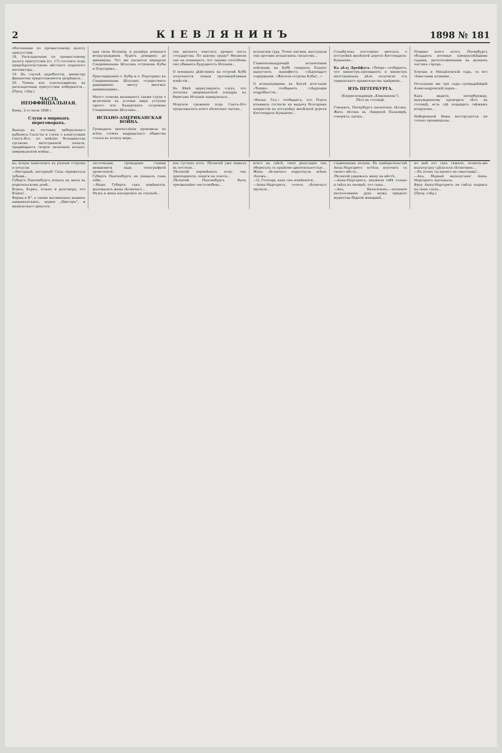2 КІЕВЛЯНИНЪ 1898 № 181
облоченные по промысловому налогу присутствія.
18. Раскладочные по промысловому налогу присутствія (ст. 17) состоятъ подъ предсѣдательствомъ мѣстнаго податного инспектора...
19. Въ случаѣ надобности, министру финансовъ предоставляется разрѣшать...
20. Члены изъ плательщиковъ въ раскладочныя присутствія избираются... (Прод. слѣд.)
ЧАСТЬ НЕОФФИЦІАЛЬНАЯ.
Кіевъ, 2-го іюля 1898 г.
Слухи о мирныхъ переговорахъ.
Выходъ въ отставку либеральнаго кабинета Сагасты и слухи о капитуляціи Сантъ-Яго, по мнѣнію большинства органовъ иностранной печати, предвѣщаютъ скорое окончаніе испано-американской войны...
ныя силы Испаніи, и размѣръ военнаго вознагражденія будетъ доведенъ до минимума. Что же касается передачи Соединеннымъ Штатамъ острововъ Кубы и Порторико...
Присоединеніе о. Кубы и о. Порторико къ Соединеннымъ Штатамъ осуществитъ давнишнюю мечту многихъ американцевъ...
Много толковъ вызываютъ также слухи о включеніи въ условія мира уступки одного изъ Канарскихъ острововъ Соединеннымъ Штатамъ...
ИСПАНО-АМЕРИКАНСКАЯ ВОЙНА.
Громадное впечатлѣніе произвела во всѣхъ слояхъ мадридскаго общества статья въ пользу мира...
оно желаетъ очистить кровью честь государства. По какому праву? Неужели оно не понимаетъ, что такимъ способомъ оно убиваетъ будущность Испаніи...
О военныхъ дѣйствіяхъ на островѣ Кубѣ получаются самыя противорѣчивыя извѣстія...
Въ Вѣнѣ циркулируетъ слухъ, что посылка американской эскадры къ берегамъ Испаніи замедлилась...
Морское сраженіе подъ Сантъ-Яго продолжалось всего нѣсколько часовъ...
испанскія суда. Точно пигмеи, выступали они противъ испанскихъ гигантовъ...
Главнокомандующій испанскими войсками на Кубѣ генералъ Бланко выпустилъ манифестъ слѣдующаго содержанія: «Жители острова Кубы!...»
О вспыхнувшемъ въ Китаѣ возстаніи «Temps» сообщаетъ слѣдующія подробности...
«Кельн. Газ.» сообщаетъ, что Порта изъявила согласіе на выдачу болгарамъ концессіи на постройку желѣзной дороги Кюстендилъ-Куманово...
Стамбуловъ постоянно мечталъ о постройкѣ желѣзной дороги Кюстендилъ-Куманово...
Къ дѣлу Дрейфуса. «Temps» сообщаетъ, что министръ-президентъ и министръ иностранныхъ дѣлъ получили отъ германскаго правительства завѣреніе...
ИЗЪ ПЕТЕРБУРГА.
(Корреспонденція „Кіевлянина“).
Лѣто въ столицѣ.
Говорятъ, Петербургъ несносенъ лѣтомъ. Жить лѣтомъ въ сѣверной Пальмирѣ, говорятъ, пытка...
Помимо всего этого, Петербургъ обладаетъ восемью прекраснѣйшими садами, расположенными въ разныхъ частяхъ города...
Хорошъ и Михайловскій садъ, съ его тѣнистыми аллеями...
Остальные же три сада—громаднѣйшій Александровскій паркъ...
Какъ видите, петербуржцу, вынужденному проводить лѣто въ столицѣ, есть гдѣ подышать свѣжимъ воздухомъ...
Набережной Невы восторгаются не только провинціалы...
въ; искры заметались въ разныя стороны и погасли.
—Негодный, негодный! Сапа скрежетала зубами...
Губертъ Пантенбургъ попалъ въ мызъ въ родительскомъ домѣ...
Корнъ, Корнъ, только и разговора, что Корнъ!...
Фирма и К°, а также жатвенныхъ машинъ американскихъ, марки „Викторъ“, и манильскаго шпагату.
ласточками, громадные стаями вившимися надъ телеграфной проволокой...
Губертъ Пантенбургъ не унималъ самъ себя...
—Нашъ Губертъ такъ измѣнился, жаловалась жена лѣсничаго...
Мужъ и жена находились въ спальнѣ...
ихъ густыхъ косъ. Лѣсничій уже лежалъ въ постели...
Лѣсничій перемѣнилъ позу, онъ приподнялся, оперся на локоть...
Лѣсничій Пантенбургъ былъ чрезвычайно честолюбивъ...
всего на свѣтѣ, свою репутацію онъ оберегалъ съ крайнею щепетильностью...
Жена лѣсничаго вздрогнула всѣмъ тѣломъ...
—О, Господи, какъ онъ измѣнился...
—Анна-Маргаретъ, голосъ лѣсничаго звучалъ...
глаженнымъ посамъ. Въ замѣшательствѣ Анна-Маргаретъ хотѣла вскочить съ своего мѣста...
Лѣсничій удержалъ жену на мѣстѣ...
—Анна-Маргаретъ, неужели тебѣ только и свѣта въ окошкѣ, что сынъ...
—Ахъ, Вильгельмъ,—засновое расположеніе духа мужа придало мужества бѣдной женщинѣ...
но мнѣ это такъ тяжело, позволь-же мальчугану сдѣлаться лѣсничимъ...
—Въ этомъ ты ничего не смыслишь!...
—Ахъ, бѣдный мальчуганъ! Анна-Маргаретъ заплакала.
Фрау Анна-Маргаретъ не смѣла поднять на сына глазъ...
(Прод. слѣд.)